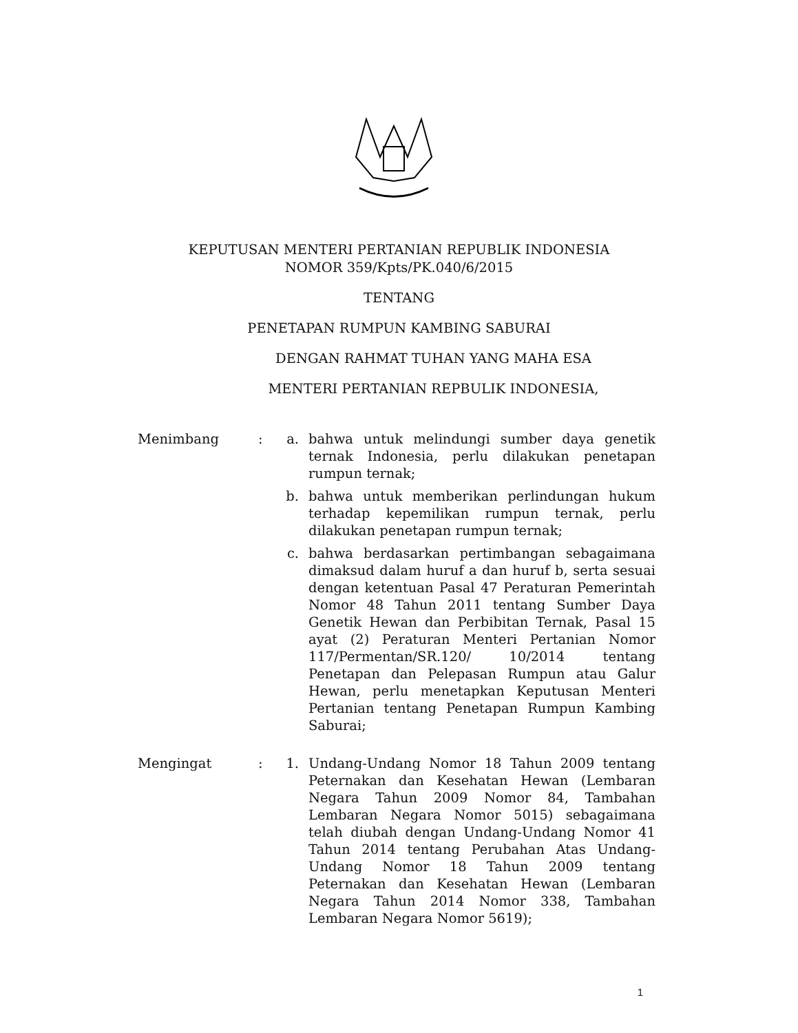KEPUTUSAN MENTERI PERTANIAN REPUBLIK INDONESIA
NOMOR 359/Kpts/PK.040/6/2015
TENTANG
PENETAPAN RUMPUN KAMBING SABURAI
DENGAN RAHMAT TUHAN YANG MAHA ESA
MENTERI PERTANIAN REPBULIK INDONESIA,
Menimbang : a. bahwa untuk melindungi sumber daya genetik ternak Indonesia, perlu dilakukan penetapan rumpun ternak;
b. bahwa untuk memberikan perlindungan hukum terhadap kepemilikan rumpun ternak, perlu dilakukan penetapan rumpun ternak;
c. bahwa berdasarkan pertimbangan sebagaimana dimaksud dalam huruf a dan huruf b, serta sesuai dengan ketentuan Pasal 47 Peraturan Pemerintah Nomor 48 Tahun 2011 tentang Sumber Daya Genetik Hewan dan Perbibitan Ternak, Pasal 15 ayat (2) Peraturan Menteri Pertanian Nomor 117/Permentan/SR.120/ 10/2014 tentang Penetapan dan Pelepasan Rumpun atau Galur Hewan, perlu menetapkan Keputusan Menteri Pertanian tentang Penetapan Rumpun Kambing Saburai;
Mengingat : 1. Undang-Undang Nomor 18 Tahun 2009 tentang Peternakan dan Kesehatan Hewan (Lembaran Negara Tahun 2009 Nomor 84, Tambahan Lembaran Negara Nomor 5015) sebagaimana telah diubah dengan Undang-Undang Nomor 41 Tahun 2014 tentang Perubahan Atas Undang-Undang Nomor 18 Tahun 2009 tentang Peternakan dan Kesehatan Hewan (Lembaran Negara Tahun 2014 Nomor 338, Tambahan Lembaran Negara Nomor 5619);
1